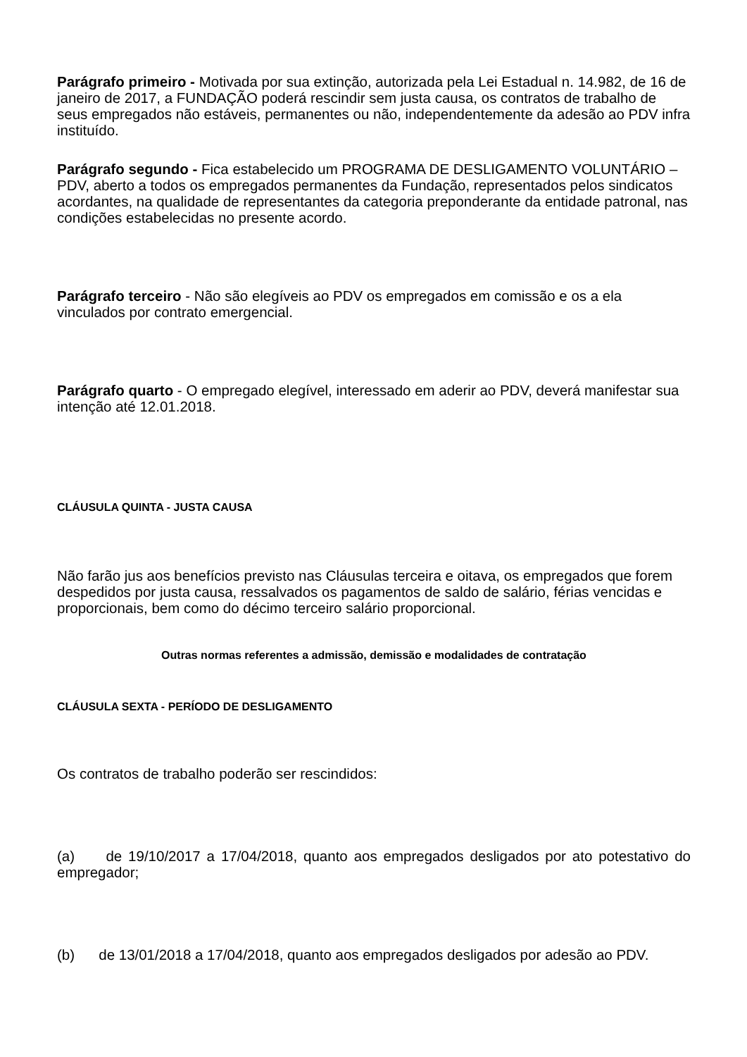Parágrafo primeiro - Motivada por sua extinção, autorizada pela Lei Estadual n. 14.982, de 16 de janeiro de 2017, a FUNDAÇÃO poderá rescindir sem justa causa, os contratos de trabalho de seus empregados não estáveis, permanentes ou não, independentemente da adesão ao PDV infra instituído.
Parágrafo segundo - Fica estabelecido um PROGRAMA DE DESLIGAMENTO VOLUNTÁRIO – PDV, aberto a todos os empregados permanentes da Fundação, representados pelos sindicatos acordantes, na qualidade de representantes da categoria preponderante da entidade patronal, nas condições estabelecidas no presente acordo.
Parágrafo terceiro - Não são elegíveis ao PDV os empregados em comissão e os a ela vinculados por contrato emergencial.
Parágrafo quarto - O empregado elegível, interessado em aderir ao PDV, deverá manifestar sua intenção até 12.01.2018.
CLÁUSULA QUINTA - JUSTA CAUSA
Não farão jus aos benefícios previsto nas Cláusulas terceira e oitava, os empregados que forem despedidos por justa causa, ressalvados os pagamentos de saldo de salário, férias vencidas e proporcionais, bem como do décimo terceiro salário proporcional.
Outras normas referentes a admissão, demissão e modalidades de contratação
CLÁUSULA SEXTA - PERÍODO DE DESLIGAMENTO
Os contratos de trabalho poderão ser rescindidos:
(a) de 19/10/2017 a 17/04/2018, quanto aos empregados desligados por ato potestativo do empregador;
(b) de 13/01/2018 a 17/04/2018, quanto aos empregados desligados por adesão ao PDV.